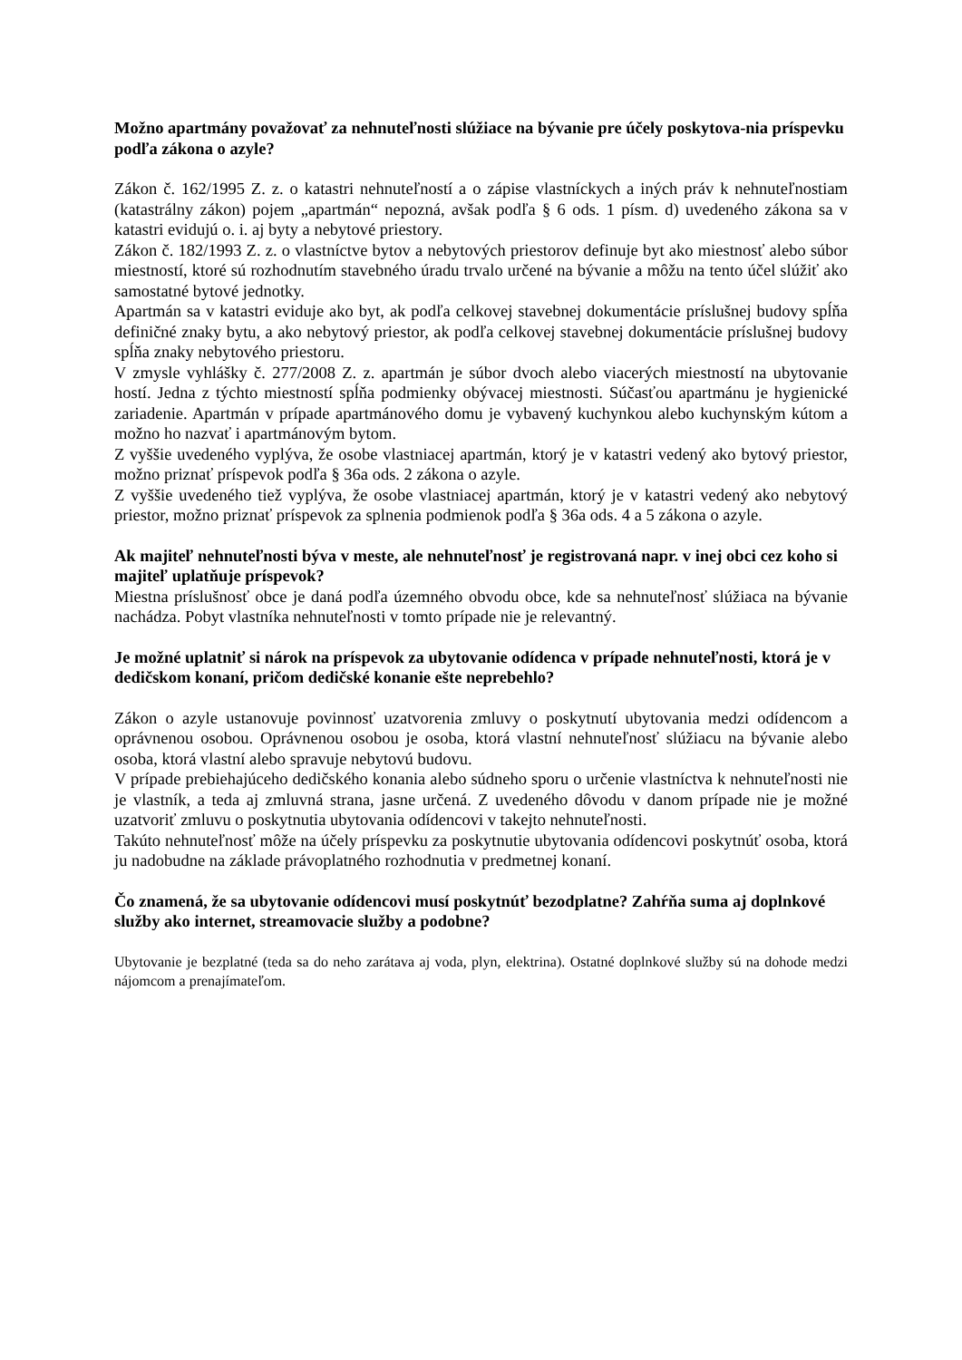Možno apartmány považovať za nehnuteľnosti slúžiace na bývanie pre účely poskytova-nia príspevku podľa zákona o azyle?
Zákon č. 162/1995 Z. z. o katastri nehnuteľností a o zápise vlastníckych a iných práv k nehnuteľnostiam (katastrálny zákon) pojem „apartmán“ nepozná, avšak podľa § 6 ods. 1 písm. d) uvedeného zákona sa v katastri evidujú o. i. aj byty a nebytové priestory.
Zákon č. 182/1993 Z. z. o vlastníctve bytov a nebytových priestorov definuje byt ako miestnosť alebo súbor miestností, ktoré sú rozhodnutím stavebného úradu trvalo určené na bývanie a môžu na tento účel slúžiť ako samostatné bytové jednotky.
Apartmán sa v katastri eviduje ako byt, ak podľa celkovej stavebnej dokumentácie príslušnej budovy spĺňa definičné znaky bytu, a ako nebytový priestor, ak podľa celkovej stavebnej dokumentácie príslušnej budovy spĺňa znaky nebytového priestoru.
V zmysle vyhlášky č. 277/2008 Z. z. apartmán je súbor dvoch alebo viacerých miestností na ubytovanie hostí. Jedna z týchto miestností spĺňa podmienky obývacej miestnosti. Súčasťou apartmánu je hygienické zariadenie. Apartmán v prípade apartmánového domu je vybavený kuchynkou alebo kuchynským kútom a možno ho nazvať i apartmánovým bytom.
Z vyššie uvedeného vyplýva, že osobe vlastniacej apartmán, ktorý je v katastri vedený ako bytový priestor, možno priznať príspevok podľa § 36a ods. 2 zákona o azyle.
Z vyššie uvedeného tiež vyplýva, že osobe vlastniacej apartmán, ktorý je v katastri vedený ako nebytový priestor, možno priznať príspevok za splnenia podmienok podľa § 36a ods. 4 a 5 zákona o azyle.
Ak majiteľ nehnuteľnosti býva v meste, ale nehnuteľnosť je registrovaná napr. v inej obci cez koho si majiteľ uplatňuje príspevok?
Miestna príslušnosť obce je daná podľa územného obvodu obce, kde sa nehnuteľnosť slúžiaca na bývanie nachádza. Pobyt vlastníka nehnuteľnosti v tomto prípade nie je relevantný.
Je možné uplatniť si nárok na príspevok za ubytovanie odídenca v prípade nehnuteľnosti, ktorá je v dedičskom konaní, pričom dedičské konanie ešte neprebehlo?
Zákon o azyle ustanovuje povinnosť uzatvorenia zmluvy o poskytnutí ubytovania medzi odídencom a oprávnenou osobou. Oprávnenou osobou je osoba, ktorá vlastní nehnuteľnosť slúžiacu na bývanie alebo osoba, ktorá vlastní alebo spravuje nebytovú budovu.
V prípade prebiehajúceho dedičského konania alebo súdneho sporu o určenie vlastníctva k nehnuteľnosti nie je vlastník, a teda aj zmluvná strana, jasne určená. Z uvedeného dôvodu v danom prípade nie je možné uzatvoriť zmluvu o poskytnutia ubytovania odídencovi v takejto nehnuteľnosti.
Takúto nehnuteľnosť môže na účely príspevku za poskytnutie ubytovania odídencovi poskytnúť osoba, ktorá ju nadobudne na základe právoplatného rozhodnutia v predmetnej konaní.
Čo znamená, že sa ubytovanie odídencovi musí poskytnúť bezodplatne? Zahŕňa suma aj doplnkové služby ako internet, streamovacie služby a podobne?
Ubytovanie je bezplatné (teda sa do neho zarátava aj voda, plyn, elektrina). Ostatné doplnkové služby sú na dohode medzi nájomcom a prenajímateľom.